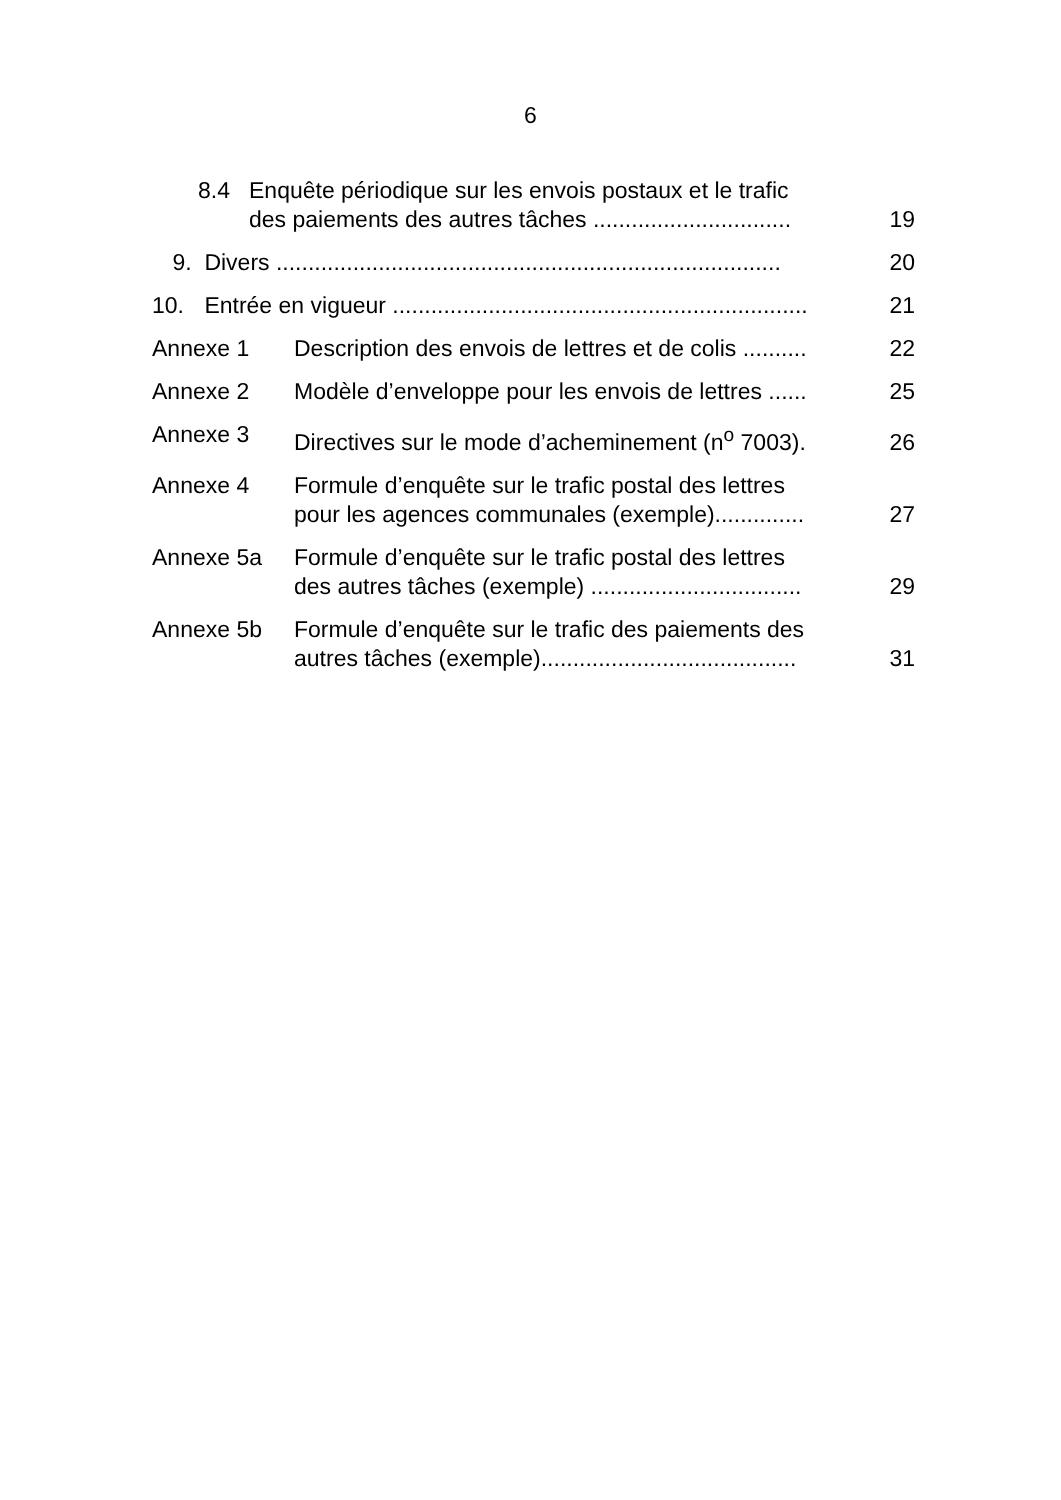6
8.4 Enquête périodique sur les envois postaux et le trafic
des paiements des autres tâches ............................... 19
9. Divers ............................................................................... 20
10. Entrée en vigueur ................................................................. 21
Annexe 1 Description des envois de lettres et de colis .......... 22
Annexe 2 Modèle d’enveloppe pour les envois de lettres ...... 25
Annexe 3 Directives sur le mode d’acheminement (n<sup>o</sup> 7003). 26
Annexe 4 Formule d’enquête sur le trafic postal des lettres
pour les agences communales (exemple).............. 27
Annexe 5a Formule d’enquête sur le trafic postal des lettres
des autres tâches (exemple) ................................. 29
Annexe 5b Formule d’enquête sur le trafic des paiements des
autres tâches (exemple)........................................ 31